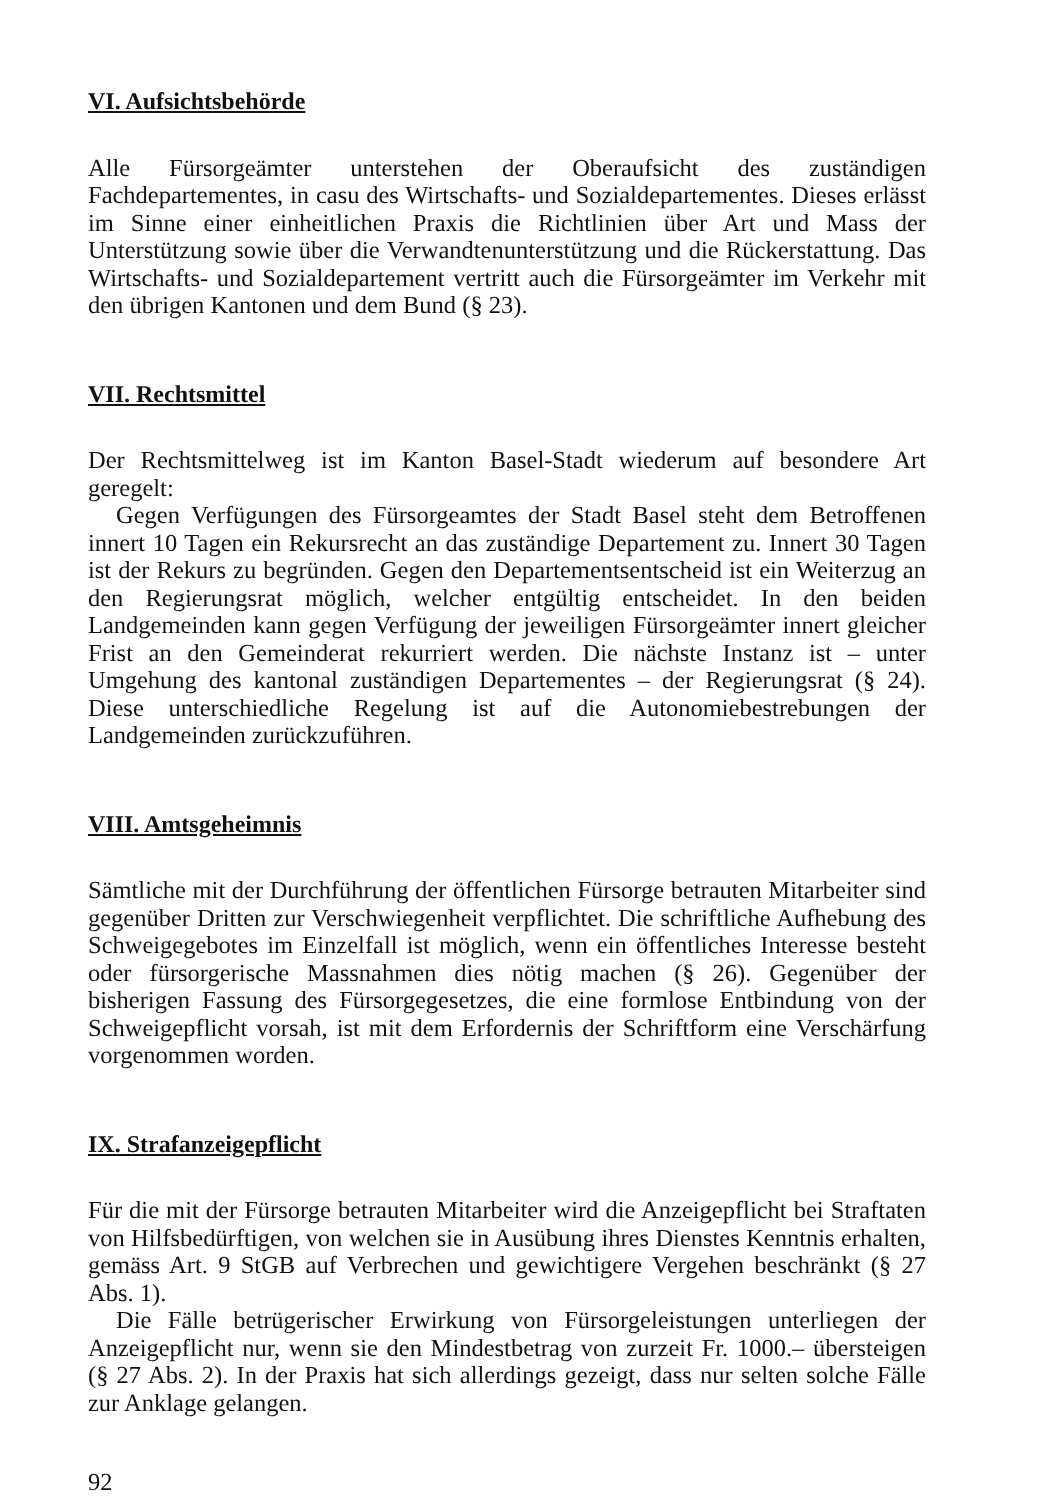VI. Aufsichtsbehörde
Alle Fürsorgeämter unterstehen der Oberaufsicht des zuständigen Fachdepartementes, in casu des Wirtschafts- und Sozialdepartementes. Dieses erlässt im Sinne einer einheitlichen Praxis die Richtlinien über Art und Mass der Unterstützung sowie über die Verwandtenunterstützung und die Rückerstattung. Das Wirtschafts- und Sozialdepartement vertritt auch die Fürsorgeämter im Verkehr mit den übrigen Kantonen und dem Bund (§ 23).
VII. Rechtsmittel
Der Rechtsmittelweg ist im Kanton Basel-Stadt wiederum auf besondere Art geregelt:
Gegen Verfügungen des Fürsorgeamtes der Stadt Basel steht dem Betroffenen innert 10 Tagen ein Rekursrecht an das zuständige Departement zu. Innert 30 Tagen ist der Rekurs zu begründen. Gegen den Departementsentscheid ist ein Weiterzug an den Regierungsrat möglich, welcher entgültig entscheidet. In den beiden Landgemeinden kann gegen Verfügung der jeweiligen Fürsorgeämter innert gleicher Frist an den Gemeinderat rekurriert werden. Die nächste Instanz ist – unter Umgehung des kantonal zuständigen Departementes – der Regierungsrat (§ 24). Diese unterschiedliche Regelung ist auf die Autonomiebestrebungen der Landgemeinden zurückzuführen.
VIII. Amtsgeheimnis
Sämtliche mit der Durchführung der öffentlichen Fürsorge betrauten Mitarbeiter sind gegenüber Dritten zur Verschwiegenheit verpflichtet. Die schriftliche Aufhebung des Schweigegebotes im Einzelfall ist möglich, wenn ein öffentliches Interesse besteht oder fürsorgerische Massnahmen dies nötig machen (§ 26). Gegenüber der bisherigen Fassung des Fürsorgegesetzes, die eine formlose Entbindung von der Schweigepflicht vorsah, ist mit dem Erfordernis der Schriftform eine Verschärfung vorgenommen worden.
IX. Strafanzeigepflicht
Für die mit der Fürsorge betrauten Mitarbeiter wird die Anzeigepflicht bei Straftaten von Hilfsbedürftigen, von welchen sie in Ausübung ihres Dienstes Kenntnis erhalten, gemäss Art. 9 StGB auf Verbrechen und gewichtigere Vergehen beschränkt (§ 27 Abs. 1).
Die Fälle betrügerischer Erwirkung von Fürsorgeleistungen unterliegen der Anzeigepflicht nur, wenn sie den Mindestbetrag von zurzeit Fr. 1000.– übersteigen (§ 27 Abs. 2). In der Praxis hat sich allerdings gezeigt, dass nur selten solche Fälle zur Anklage gelangen.
92